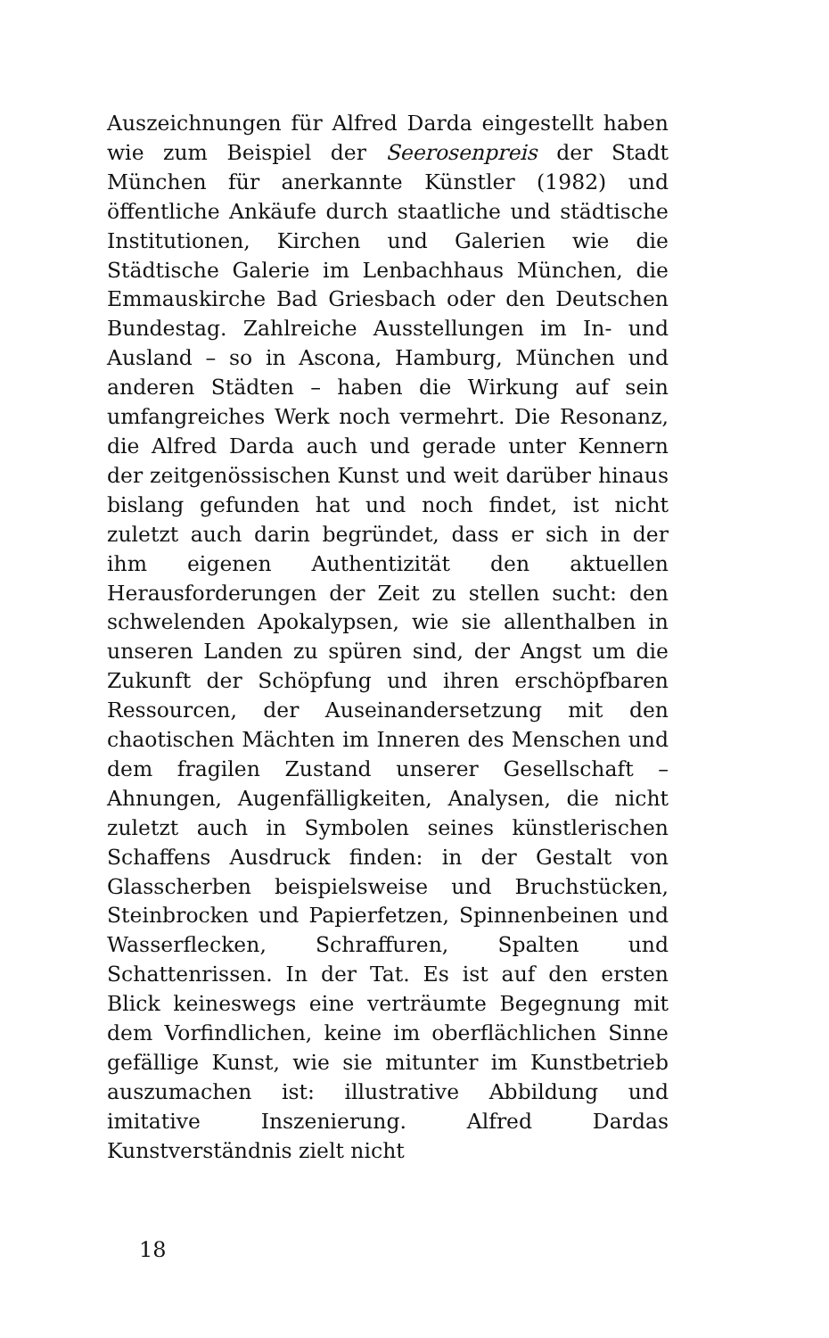Auszeichnungen für Alfred Darda eingestellt haben wie zum Beispiel der Seerosenpreis der Stadt München für anerkannte Künstler (1982) und öffentliche Ankäufe durch staatliche und städtische Institutionen, Kirchen und Galerien wie die Städtische Galerie im Lenbachhaus München, die Emmauskirche Bad Griesbach oder den Deutschen Bundestag. Zahlreiche Ausstellungen im In- und Ausland – so in Ascona, Hamburg, München und anderen Städten – haben die Wirkung auf sein umfangreiches Werk noch vermehrt. Die Resonanz, die Alfred Darda auch und gerade unter Kennern der zeitgenössischen Kunst und weit darüber hinaus bislang gefunden hat und noch findet, ist nicht zuletzt auch darin begründet, dass er sich in der ihm eigenen Authentizität den aktuellen Herausforderungen der Zeit zu stellen sucht: den schwelenden Apokalypsen, wie sie allenthalben in unseren Landen zu spüren sind, der Angst um die Zukunft der Schöpfung und ihren erschöpfbaren Ressourcen, der Auseinandersetzung mit den chaotischen Mächten im Inneren des Menschen und dem fragilen Zustand unserer Gesellschaft – Ahnungen, Augenfälligkeiten, Analysen, die nicht zuletzt auch in Symbolen seines künstlerischen Schaffens Ausdruck finden: in der Gestalt von Glasscherben beispielsweise und Bruchstücken, Steinbrocken und Papierfetzen, Spinnenbeinen und Wasserflecken, Schraffuren, Spalten und Schattenrissen. In der Tat. Es ist auf den ersten Blick keineswegs eine verträumte Begegnung mit dem Vorfindlichen, keine im oberflächlichen Sinne gefällige Kunst, wie sie mitunter im Kunstbetrieb auszumachen ist: illustrative Abbildung und imitative Inszenierung. Alfred Dardas Kunstverständnis zielt nicht
18